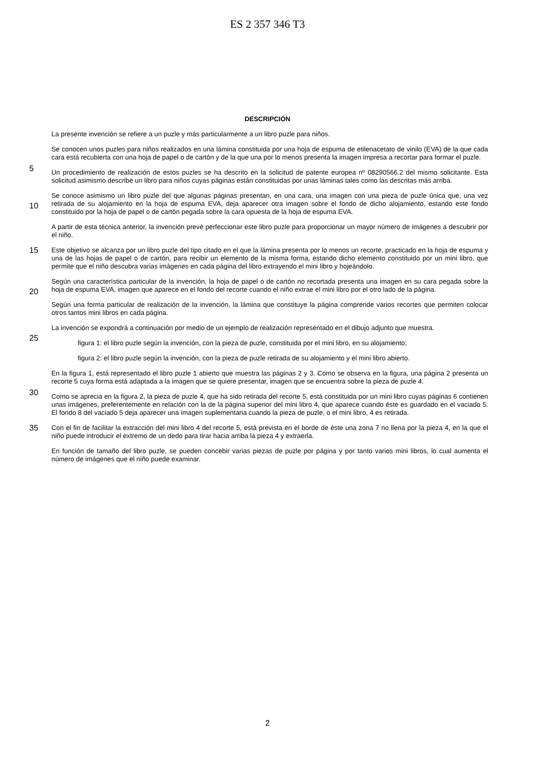ES 2 357 346 T3
DESCRIPCIÓN
La presente invención se refiere a un puzle y más particularmente a un libro puzle para niños.
5
Se conocen unos puzles para niños realizados en una lámina constituida por una hoja de espuma de etilenacetato de vinilo (EVA) de la que cada cara está recubierta con una hoja de papel o de cartón y de la que una por lo menos presenta la imagen impresa a recortar para formar el puzle.
Un procedimiento de realización de estos puzles se ha descrito en la solicitud de patente europea nº 08290566.2 del mismo solicitante. Esta solicitud asimismo describe un libro para niños cuyas páginas están constituidas por unas láminas tales como las descritas más arriba.
10
Se conoce asimismo un libro puzle del que algunas páginas presentan, en una cara, una imagen con una pieza de puzle única que, una vez retirada de su alojamiento en la hoja de espuma EVA, deja aparecer otra imagen sobre el fondo de dicho alojamiento, estando este fondo constituido por la hoja de papel o de cartón pegada sobre la cara opuesta de la hoja de espuma EVA.
A partir de esta técnica anterior, la invención prevé perfeccionar este libro puzle para proporcionar un mayor número de imágenes a descubrir por el niño.
15
Este objetivo se alcanza por un libro puzle del tipo citado en el que la lámina presenta por lo menos un recorte, practicado en la hoja de espuma y una de las hojas de papel o de cartón, para recibir un elemento de la misma forma, estando dicho elemento constituido por un mini libro, que permite que el niño descubra varias imágenes en cada página del libro extrayendo el mini libro y hojeándolo.
20
Según una característica particular de la invención, la hoja de papel o de cartón no recortada presenta una imagen en su cara pegada sobre la hoja de espuma EVA, imagen que aparece en el fondo del recorte cuando el niño extrae el mini libro por el otro lado de la página.
Según una forma particular de realización de la invención, la lámina que constituye la página comprende varios recortes que permiten colocar otros tantos mini libros en cada página.
25
La invención se expondrá a continuación por medio de un ejemplo de realización representado en el dibujo adjunto que muestra.
figura 1: el libro puzle según la invención, con la pieza de puzle, constituida por el mini libro, en su alojamiento;
figura 2: el libro puzle según la invención, con la pieza de puzle retirada de su alojamiento y el mini libro abierto.
30
En la figura 1, está representado el libro puzle 1 abierto que muestra las páginas 2 y 3. Como se observa en la figura, una página 2 presenta un recorte 5 cuya forma está adaptada a la imagen que se quiere presentar, imagen que se encuentra sobre la pieza de puzle 4.
Como se aprecia en la figura 2, la pieza de puzle 4, que ha sido retirada del recorte 5, está constituida por un mini libro cuyas páginas 6 contienen unas imágenes, preferentemente en relación con la de la página superior del mini libro 4, que aparece cuando éste es guardado en el vaciado 5. El fondo 8 del vaciado 5 deja aparecer una imagen suplementaria cuando la pieza de puzle, o el mini libro, 4 es retirada.
35
Con el fin de facilitar la extracción del mini libro 4 del recorte 5, está prevista en el borde de éste una zona 7 no llena por la pieza 4, en la que el niño puede introducir el extremo de un dedo para tirar hacia arriba la pieza 4 y extraerla.
En función de tamaño del libro puzle, se pueden concebir varias piezas de puzle por página y por tanto varios mini libros, lo cual aumenta el número de imágenes que el niño puede examinar.
2